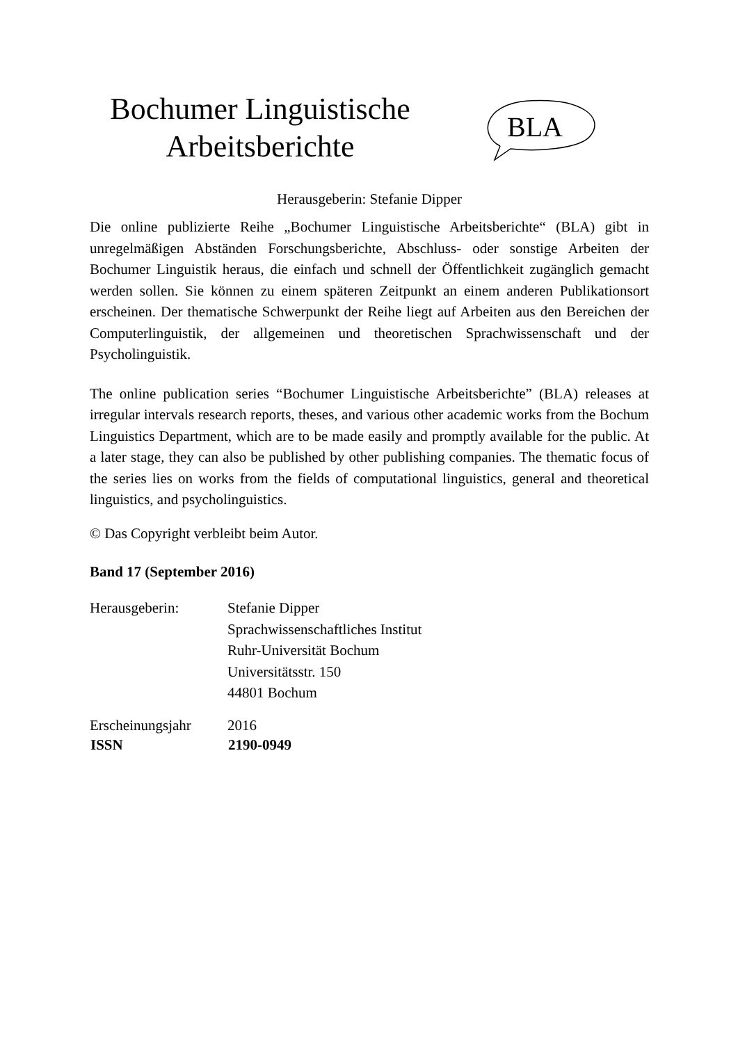Bochumer Linguistische
Arbeitsberichte
BLA
Herausgeberin: Stefanie Dipper
Die online publizierte Reihe „Bochumer Linguistische Arbeitsberichte“ (BLA) gibt in unregelmäßigen Abständen Forschungsberichte, Abschluss- oder sonstige Arbeiten der Bochumer Linguistik heraus, die einfach und schnell der Öffentlichkeit zugänglich gemacht werden sollen. Sie können zu einem späteren Zeitpunkt an einem anderen Publikationsort erscheinen. Der thematische Schwerpunkt der Reihe liegt auf Arbeiten aus den Bereichen der Computerlinguistik, der allgemeinen und theoretischen Sprachwissenschaft und der Psycholinguistik.
The online publication series “Bochumer Linguistische Arbeitsberichte” (BLA) releases at irregular intervals research reports, theses, and various other academic works from the Bochum Linguistics Department, which are to be made easily and promptly available for the public. At a later stage, they can also be published by other publishing companies. The thematic focus of the series lies on works from the fields of computational linguistics, general and theoretical linguistics, and psycholinguistics.
© Das Copyright verbleibt beim Autor.
Band 17 (September 2016)
| Herausgeberin: | Stefanie Dipper Sprachwissenschaftliches Institut Ruhr-Universität Bochum Universitätsstr. 150 44801 Bochum |
| Erscheinungsjahr | 2016 |
| ISSN | 2190-0949 |